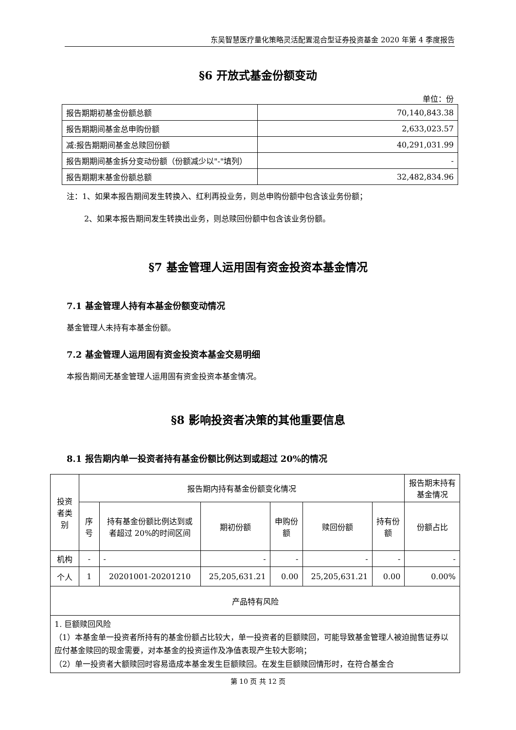东吴智慧医疗量化策略灵活配置混合型证券投资基金 2020 年第 4 季度报告
§6 开放式基金份额变动
单位：份
| 报告期期初基金份额总额 | 70,140,843.38 |
| 报告期期间基金总申购份额 | 2,633,023.57 |
| 减:报告期期间基金总赎回份额 | 40,291,031.99 |
| 报告期期间基金拆分变动份额（份额减少以"-"填列） | - |
| 报告期期末基金份额总额 | 32,482,834.96 |
注：1、如果本报告期间发生转换入、红利再投业务，则总申购份额中包含该业务份额；
2、如果本报告期间发生转换出业务，则总赎回份额中包含该业务份额。
§7 基金管理人运用固有资金投资本基金情况
7.1 基金管理人持有本基金份额变动情况
基金管理人未持有本基金份额。
7.2 基金管理人运用固有资金投资本基金交易明细
本报告期间无基金管理人运用固有资金投资本基金情况。
§8 影响投资者决策的其他重要信息
8.1 报告期内单一投资者持有基金份额比例达到或超过 20%的情况
| 投资者类别 | 报告期内持有基金份额变化情况 | | | | | | 报告期末持有基金情况 |
| --- | --- | --- | --- | --- | --- | --- | --- |
| | 序号 | 持有基金份额比例达到或者超过 20%的时间区间 | 期初份额 | 申购份额 | 赎回份额 | 持有份额 | 份额占比 |
| 机构 | - | - | - | - | - | - | - |
| 个人 | 1 | 20201001-20201210 | 25,205,631.21 | 0.00 | 25,205,631.21 | 0.00 | 0.00% |
| 产品特有风险 | | | | | | | |
| 1. 巨额赎回风险 （1）本基金单一投资者所持有的基金份额占比较大，单一投资者的巨额赎回，可能导致基金管理人被迫抛售证券以应付基金赎回的现金需要，对本基金的投资运作及净值表现产生较大影响； （2）单一投资者大额赎回时容易造成本基金发生巨额赎回。在发生巨额赎回情形时，在符合基金合 | | | | | | | |
第 10 页 共 12 页